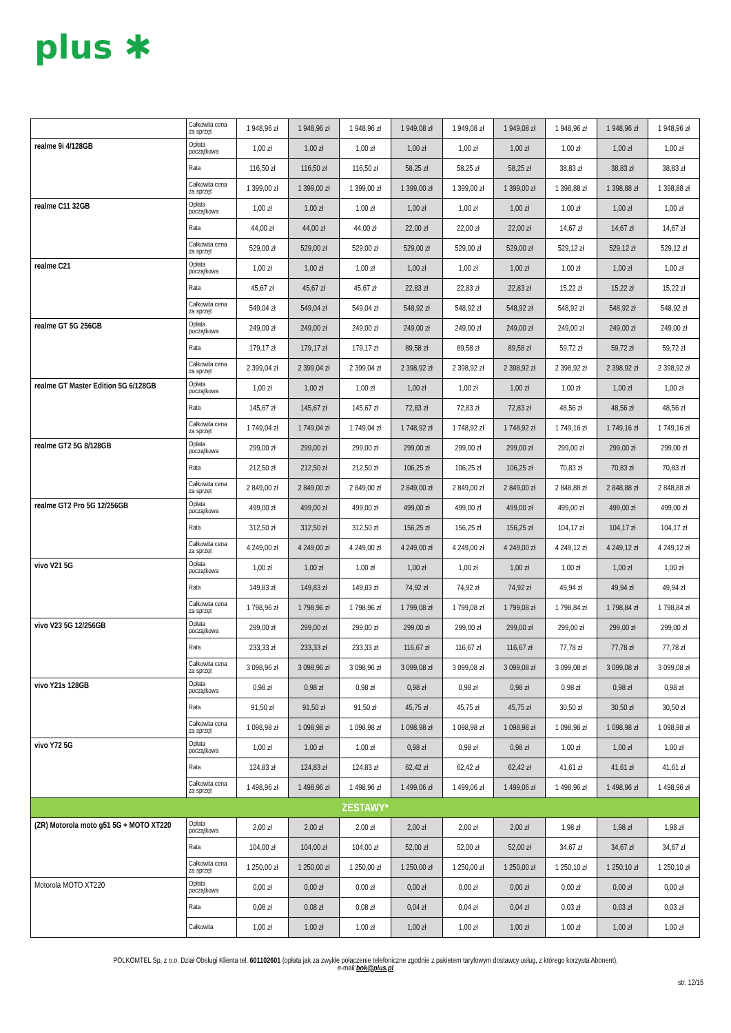plus ✱
| | Całkowita cena za sprzęt | 1 948,96 zł | 1 948,96 zł | 1 948,96 zł | 1 949,08 zł | 1 949,08 zł | 1 949,08 zł | 1 948,96 zł | 1 948,96 zł | 1 948,96 zł |
| realme 9i 4/128GB | Opłata początkowa | 1,00 zł | 1,00 zł | 1,00 zł | 1,00 zł | 1,00 zł | 1,00 zł | 1,00 zł | 1,00 zł | 1,00 zł |
| | Rata | 116,50 zł | 116,50 zł | 116,50 zł | 58,25 zł | 58,25 zł | 58,25 zł | 38,83 zł | 38,83 zł | 38,83 zł |
| | Całkowita cena za sprzęt | 1 399,00 zł | 1 399,00 zł | 1 399,00 zł | 1 399,00 zł | 1 399,00 zł | 1 399,00 zł | 1 398,88 zł | 1 398,88 zł | 1 398,88 zł |
| realme C11 32GB | Opłata początkowa | 1,00 zł | 1,00 zł | 1,00 zł | 1,00 zł | 1,00 zł | 1,00 zł | 1,00 zł | 1,00 zł | 1,00 zł |
| | Rata | 44,00 zł | 44,00 zł | 44,00 zł | 22,00 zł | 22,00 zł | 22,00 zł | 14,67 zł | 14,67 zł | 14,67 zł |
| | Całkowita cena za sprzęt | 529,00 zł | 529,00 zł | 529,00 zł | 529,00 zł | 529,00 zł | 529,00 zł | 529,12 zł | 529,12 zł | 529,12 zł |
| realme C21 | Opłata początkowa | 1,00 zł | 1,00 zł | 1,00 zł | 1,00 zł | 1,00 zł | 1,00 zł | 1,00 zł | 1,00 zł | 1,00 zł |
| | Rata | 45,67 zł | 45,67 zł | 45,67 zł | 22,83 zł | 22,83 zł | 22,83 zł | 15,22 zł | 15,22 zł | 15,22 zł |
| | Całkowita cena za sprzęt | 549,04 zł | 549,04 zł | 549,04 zł | 548,92 zł | 548,92 zł | 548,92 zł | 548,92 zł | 548,92 zł | 548,92 zł |
| realme GT 5G 256GB | Opłata początkowa | 249,00 zł | 249,00 zł | 249,00 zł | 249,00 zł | 249,00 zł | 249,00 zł | 249,00 zł | 249,00 zł | 249,00 zł |
| | Rata | 179,17 zł | 179,17 zł | 179,17 zł | 89,58 zł | 89,58 zł | 89,58 zł | 59,72 zł | 59,72 zł | 59,72 zł |
| | Całkowita cena za sprzęt | 2 399,04 zł | 2 399,04 zł | 2 399,04 zł | 2 398,92 zł | 2 398,92 zł | 2 398,92 zł | 2 398,92 zł | 2 398,92 zł | 2 398,92 zł |
| realme GT Master Edition 5G 6/128GB | Opłata początkowa | 1,00 zł | 1,00 zł | 1,00 zł | 1,00 zł | 1,00 zł | 1,00 zł | 1,00 zł | 1,00 zł | 1,00 zł |
| | Rata | 145,67 zł | 145,67 zł | 145,67 zł | 72,83 zł | 72,83 zł | 72,83 zł | 48,56 zł | 48,56 zł | 48,56 zł |
| | Całkowita cena za sprzęt | 1 749,04 zł | 1 749,04 zł | 1 749,04 zł | 1 748,92 zł | 1 748,92 zł | 1 748,92 zł | 1 749,16 zł | 1 749,16 zł | 1 749,16 zł |
| realme GT2 5G 8/128GB | Opłata początkowa | 299,00 zł | 299,00 zł | 299,00 zł | 299,00 zł | 299,00 zł | 299,00 zł | 299,00 zł | 299,00 zł | 299,00 zł |
| | Rata | 212,50 zł | 212,50 zł | 212,50 zł | 106,25 zł | 106,25 zł | 106,25 zł | 70,83 zł | 70,83 zł | 70,83 zł |
| | Całkowita cena za sprzęt | 2 849,00 zł | 2 849,00 zł | 2 849,00 zł | 2 849,00 zł | 2 849,00 zł | 2 849,00 zł | 2 848,88 zł | 2 848,88 zł | 2 848,88 zł |
| realme GT2 Pro 5G 12/256GB | Opłata początkowa | 499,00 zł | 499,00 zł | 499,00 zł | 499,00 zł | 499,00 zł | 499,00 zł | 499,00 zł | 499,00 zł | 499,00 zł |
| | Rata | 312,50 zł | 312,50 zł | 312,50 zł | 156,25 zł | 156,25 zł | 156,25 zł | 104,17 zł | 104,17 zł | 104,17 zł |
| | Całkowita cena za sprzęt | 4 249,00 zł | 4 249,00 zł | 4 249,00 zł | 4 249,00 zł | 4 249,00 zł | 4 249,00 zł | 4 249,12 zł | 4 249,12 zł | 4 249,12 zł |
| vivo V21 5G | Opłata początkowa | 1,00 zł | 1,00 zł | 1,00 zł | 1,00 zł | 1,00 zł | 1,00 zł | 1,00 zł | 1,00 zł | 1,00 zł |
| | Rata | 149,83 zł | 149,83 zł | 149,83 zł | 74,92 zł | 74,92 zł | 74,92 zł | 49,94 zł | 49,94 zł | 49,94 zł |
| | Całkowita cena za sprzęt | 1 798,96 zł | 1 798,96 zł | 1 798,96 zł | 1 799,08 zł | 1 799,08 zł | 1 799,08 zł | 1 798,84 zł | 1 798,84 zł | 1 798,84 zł |
| vivo V23 5G 12/256GB | Opłata początkowa | 299,00 zł | 299,00 zł | 299,00 zł | 299,00 zł | 299,00 zł | 299,00 zł | 299,00 zł | 299,00 zł | 299,00 zł |
| | Rata | 233,33 zł | 233,33 zł | 233,33 zł | 116,67 zł | 116,67 zł | 116,67 zł | 77,78 zł | 77,78 zł | 77,78 zł |
| | Całkowita cena za sprzęt | 3 098,96 zł | 3 098,96 zł | 3 098,96 zł | 3 099,08 zł | 3 099,08 zł | 3 099,08 zł | 3 099,08 zł | 3 099,08 zł | 3 099,08 zł |
| vivo Y21s 128GB | Opłata początkowa | 0,98 zł | 0,98 zł | 0,98 zł | 0,98 zł | 0,98 zł | 0,98 zł | 0,98 zł | 0,98 zł | 0,98 zł |
| | Rata | 91,50 zł | 91,50 zł | 91,50 zł | 45,75 zł | 45,75 zł | 45,75 zł | 30,50 zł | 30,50 zł | 30,50 zł |
| | Całkowita cena za sprzęt | 1 098,98 zł | 1 098,98 zł | 1 098,98 zł | 1 098,98 zł | 1 098,98 zł | 1 098,98 zł | 1 098,98 zł | 1 098,98 zł | 1 098,98 zł |
| vivo Y72 5G | Opłata początkowa | 1,00 zł | 1,00 zł | 1,00 zł | 0,98 zł | 0,98 zł | 0,98 zł | 1,00 zł | 1,00 zł | 1,00 zł |
| | Rata | 124,83 zł | 124,83 zł | 124,83 zł | 62,42 zł | 62,42 zł | 62,42 zł | 41,61 zł | 41,61 zł | 41,61 zł |
| | Całkowita cena za sprzęt | 1 498,96 zł | 1 498,96 zł | 1 498,96 zł | 1 499,06 zł | 1 499,06 zł | 1 499,06 zł | 1 498,96 zł | 1 498,96 zł | 1 498,96 zł |
| ZESTAWY* | | | | | | | | | | |
| (ZR) Motorola moto g51 5G + MOTO XT220 | Opłata początkowa | 2,00 zł | 2,00 zł | 2,00 zł | 2,00 zł | 2,00 zł | 2,00 zł | 1,98 zł | 1,98 zł | 1,98 zł |
| | Rata | 104,00 zł | 104,00 zł | 104,00 zł | 52,00 zł | 52,00 zł | 52,00 zł | 34,67 zł | 34,67 zł | 34,67 zł |
| | Całkowita cena za sprzęt | 1 250,00 zł | 1 250,00 zł | 1 250,00 zł | 1 250,00 zł | 1 250,00 zł | 1 250,00 zł | 1 250,10 zł | 1 250,10 zł | 1 250,10 zł |
| Motorola MOTO XT220 | Opłata początkowa | 0,00 zł | 0,00 zł | 0,00 zł | 0,00 zł | 0,00 zł | 0,00 zł | 0,00 zł | 0,00 zł | 0,00 zł |
| | Rata | 0,08 zł | 0,08 zł | 0,08 zł | 0,04 zł | 0,04 zł | 0,04 zł | 0,03 zł | 0,03 zł | 0,03 zł |
| | Całkowita | 1,00 zł | 1,00 zł | 1,00 zł | 1,00 zł | 1,00 zł | 1,00 zł | 1,00 zł | 1,00 zł | 1,00 zł |
POLKOMTEL Sp. z o.o. Dział Obsługi Klienta tel. 601102601 (opłata jak za zwykłe połączenie telefoniczne zgodnie z pakietem taryfowym dostawcy usług, z którego korzysta Abonent),
e-mail:bok@plus.pl
str. 12/15